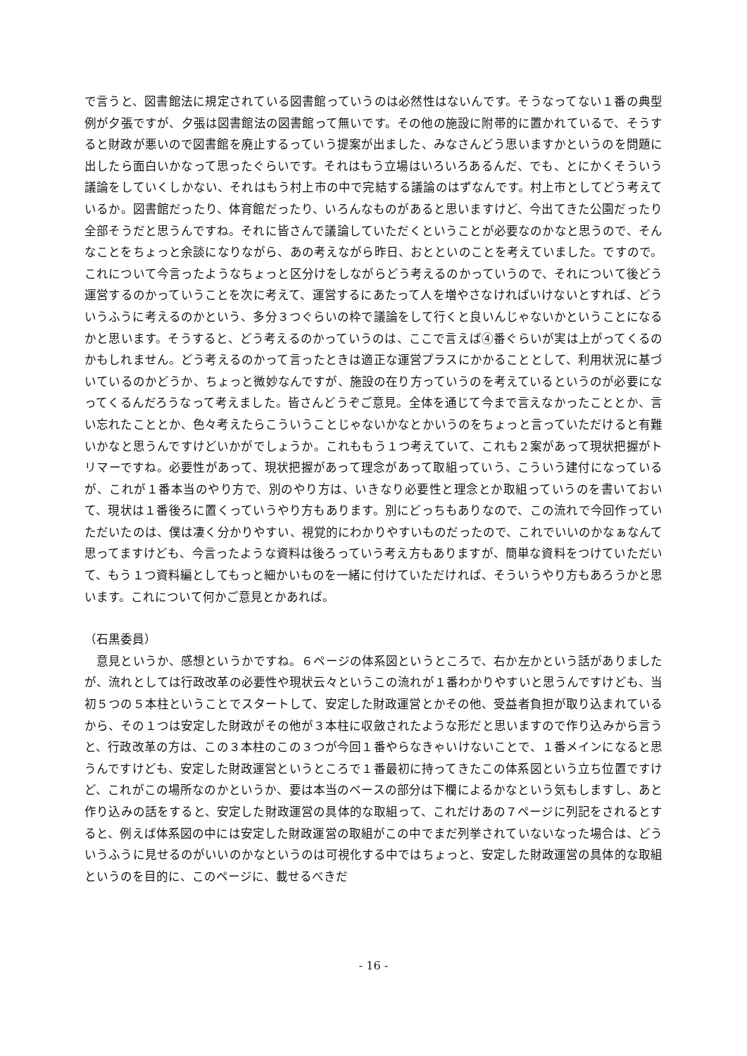で言うと、図書館法に規定されている図書館っていうのは必然性はないんです。そうなってない１番の典型例が夕張ですが、夕張は図書館法の図書館って無いです。その他の施設に附帯的に置かれているで、そうすると財政が悪いので図書館を廃止するっていう提案が出ました、みなさんどう思いますかというのを問題に出したら面白いかなって思ったぐらいです。それはもう立場はいろいろあるんだ、でも、とにかくそういう議論をしていくしかない、それはもう村上市の中で完結する議論のはずなんです。村上市としてどう考えているか。図書館だったり、体育館だったり、いろんなものがあると思いますけど、今出てきた公園だったり全部そうだと思うんですね。それに皆さんで議論していただくということが必要なのかなと思うので、そんなことをちょっと余談になりながら、あの考えながら昨日、おとといのことを考えていました。ですので。これについて今言ったようなちょっと区分けをしながらどう考えるのかっていうので、それについて後どう運営するのかっていうことを次に考えて、運営するにあたって人を増やさなければいけないとすれば、どういうふうに考えるのかという、多分３つぐらいの枠で議論をして行くと良いんじゃないかということになるかと思います。そうすると、どう考えるのかっていうのは、ここで言えば④番ぐらいが実は上がってくるのかもしれません。どう考えるのかって言ったときは適正な運営プラスにかかることとして、利用状況に基づいているのかどうか、ちょっと微妙なんですが、施設の在り方っていうのを考えているというのが必要になってくるんだろうなって考えました。皆さんどうぞご意見。全体を通じて今まで言えなかったこととか、言い忘れたこととか、色々考えたらこういうことじゃないかなとかいうのをちょっと言っていただけると有難いかなと思うんですけどいかがでしょうか。これももう１つ考えていて、これも２案があって現状把握がトリマーですね。必要性があって、現状把握があって理念があって取組っていう、こういう建付になっているが、これが１番本当のやり方で、別のやり方は、いきなり必要性と理念とか取組っていうのを書いておいて、現状は１番後ろに置くっていうやり方もあります。別にどっちもありなので、この流れで今回作っていただいたのは、僕は凄く分かりやすい、視覚的にわかりやすいものだったので、これでいいのかなぁなんて思ってますけども、今言ったような資料は後ろっていう考え方もありますが、簡単な資料をつけていただいて、もう１つ資料編としてもっと細かいものを一緒に付けていただければ、そういうやり方もあろうかと思います。これについて何かご意見とかあれば。
（石黒委員）
　意見というか、感想というかですね。６ページの体系図というところで、右か左かという話がありましたが、流れとしては行政改革の必要性や現状云々というこの流れが１番わかりやすいと思うんですけども、当初５つの５本柱ということでスタートして、安定した財政運営とかその他、受益者負担が取り込まれているから、その１つは安定した財政がその他が３本柱に収斂されたような形だと思いますので作り込みから言うと、行政改革の方は、この３本柱のこの３つが今回１番やらなきゃいけないことで、１番メインになると思うんですけども、安定した財政運営というところで１番最初に持ってきたこの体系図という立ち位置ですけど、これがこの場所なのかというか、要は本当のベースの部分は下欄によるかなという気もしますし、あと作り込みの話をすると、安定した財政運営の具体的な取組って、これだけあの７ページに列記をされるとすると、例えば体系図の中には安定した財政運営の取組がこの中でまだ列挙されていないなった場合は、どういうふうに見せるのがいいのかなというのは可視化する中ではちょっと、安定した財政運営の具体的な取組というのを目的に、このページに、載せるべきだ
- 16 -